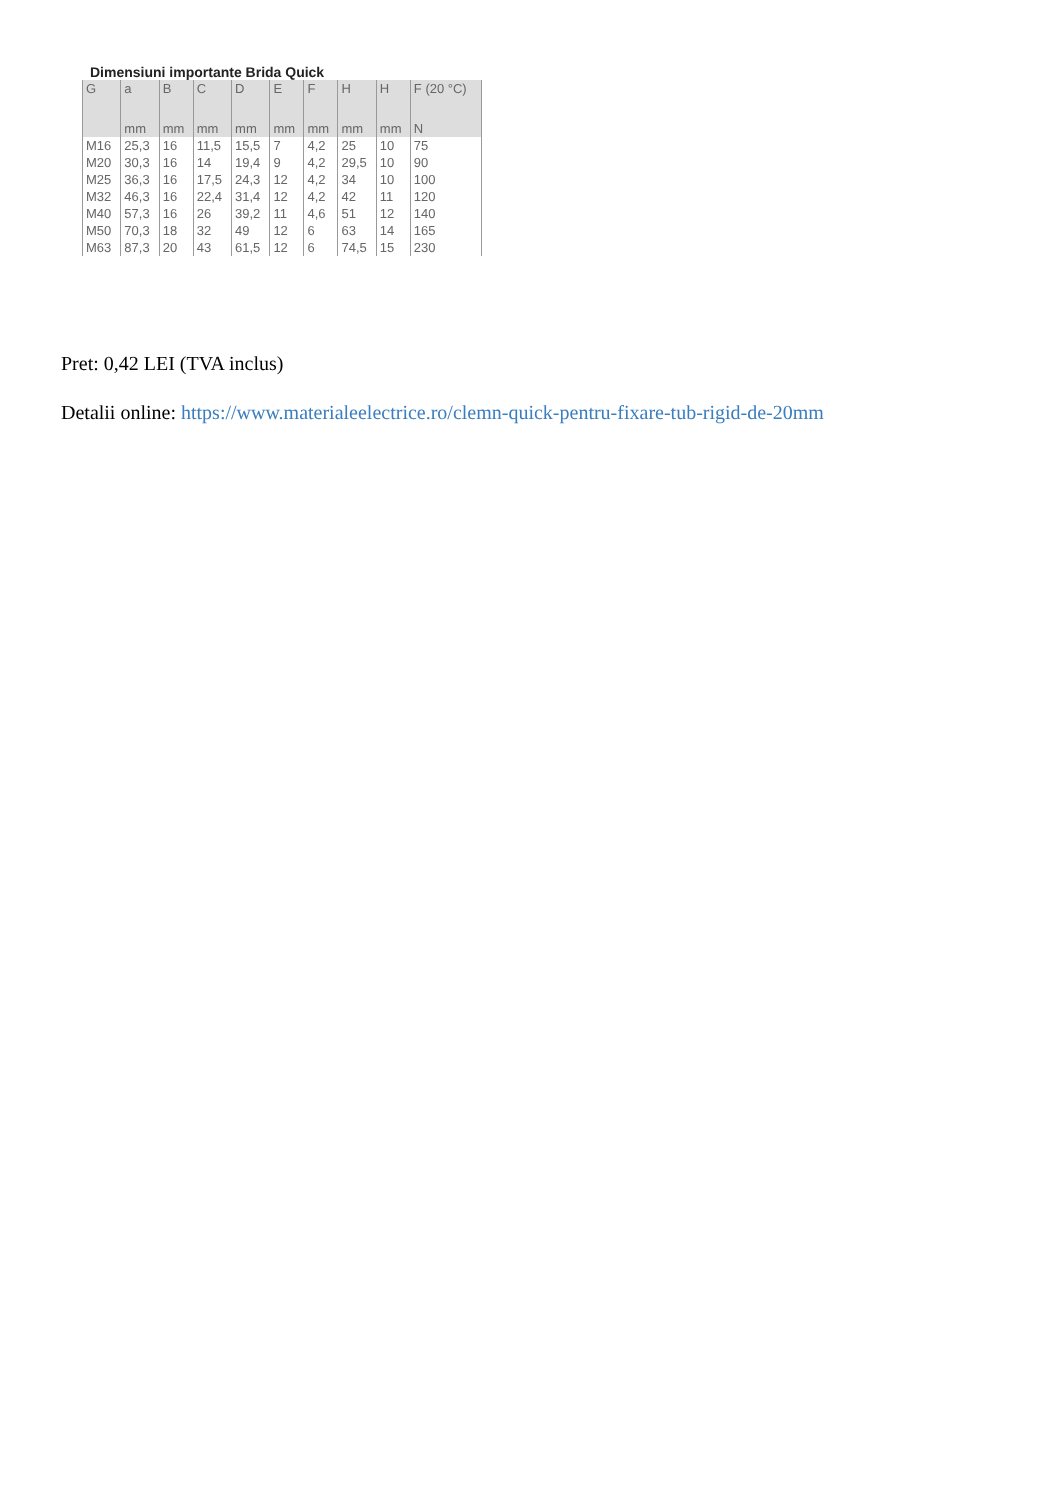Dimensiuni importante Brida Quick
| G | a | B | C | D | E | F | H | H | F (20 °C) |
| --- | --- | --- | --- | --- | --- | --- | --- | --- | --- |
| | mm | mm | mm | mm | mm | mm | mm | mm | N |
| M16 | 25,3 | 16 | 11,5 | 15,5 | 7 | 4,2 | 25 | 10 | 75 |
| M20 | 30,3 | 16 | 14 | 19,4 | 9 | 4,2 | 29,5 | 10 | 90 |
| M25 | 36,3 | 16 | 17,5 | 24,3 | 12 | 4,2 | 34 | 10 | 100 |
| M32 | 46,3 | 16 | 22,4 | 31,4 | 12 | 4,2 | 42 | 11 | 120 |
| M40 | 57,3 | 16 | 26 | 39,2 | 11 | 4,6 | 51 | 12 | 140 |
| M50 | 70,3 | 18 | 32 | 49 | 12 | 6 | 63 | 14 | 165 |
| M63 | 87,3 | 20 | 43 | 61,5 | 12 | 6 | 74,5 | 15 | 230 |
Pret: 0,42 LEI (TVA inclus)
Detalii online: https://www.materialeelectrice.ro/clemn-quick-pentru-fixare-tub-rigid-de-20mm